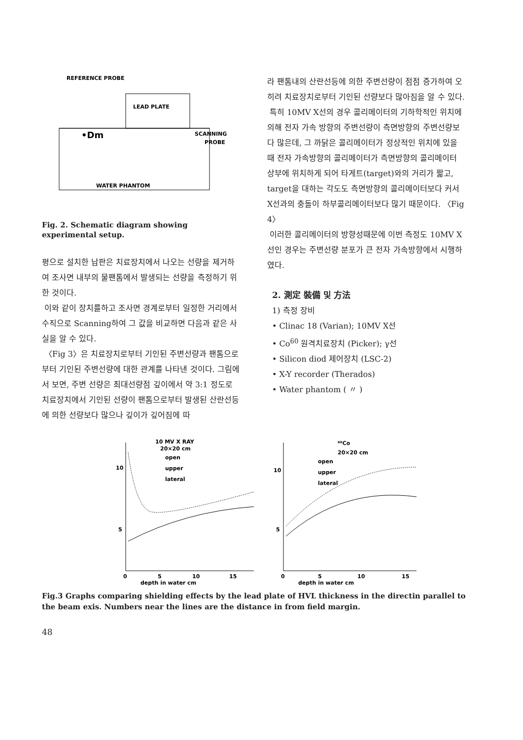REFERENCE PROBE
LEAD PLATE
SCANNING
PROBE
WATER PHANTOM
•Dm
Fig. 2. Schematic diagram showing experimental setup.
평으로 설치한 납판은 치료장치에서 나오는 선량을 제거하여 조사면 내부의 물팬톰에서 발생되는 선량을 측정하기 위한 것이다.
이와 같이 장치를하고 조사면 경계로부터 일정한 거리에서 수직으로 Scanning하여 그 값을 비교하면 다음과 같은 사실을 알 수 있다.
〈Fig 3〉은 치료장치로부터 기인된 주변선량과 팬톰으로부터 기인된 주변선량에 대한 관계를 나타낸 것이다. 그림에서 보면, 주변 선량은 최대선량점 깊이에서 약 3:1 정도로 치료장치에서 기인된 선량이 팬톰으로부터 발생된 산란선등에 의한 선량보다 많으나 깊이가 깊어짐에 따
라 팬톰내의 산란선등에 의한 주변선량이 점점 증가하여 오히려 치료장치로부터 기인된 선량보다 많아짐을 알 수 있다.
특히 10MV X선의 경우 콜리메이터의 기하학적인 위치에 의해 전자 가속 방향의 주변선량이 측면방향의 주변선량보다 많은데, 그 까닭은 콜리메이터가 정상적인 위치에 있을 때 전자 가속방향의 콜리메이터가 측면방향의 콜리메이터 상부에 위치하게 되어 타게트(target)와의 거리가 짧고, target을 대하는 각도도 측면방향의 콜리메이터보다 커서 X선과의 충돌이 하부콜리메이터보다 많기 때문이다. 〈Fig 4〉
이러한 콜리메이터의 방향성때문에 이번 측정도 10MV X선인 경우는 주변선량 분포가 큰 전자 가속방향에서 시행하였다.
2. 測定 裝備 및 方法
1) 측정 장비
• Clinac 18 (Varian); 10MV X선
• Co<sup>60</sup> 원격치료장치 (Picker); γ선
• Silicon diod 제어장치 (LSC-2)
• X-Y recorder (Therados)
• Water phantom ( 〃 )
10 MV X RAY
20×20 cm
open
upper
lateral
10
5
0
5
10
15
depth in water cm
⁶⁰Co
20×20 cm
open
upper
lateral
10
5
0
5
10
15
depth in water cm
Fig.3 Graphs comparing shielding effects by the lead plate of HVL thickness in the directin parallel to the beam exis. Numbers near the lines are the distance in from field margin.
48